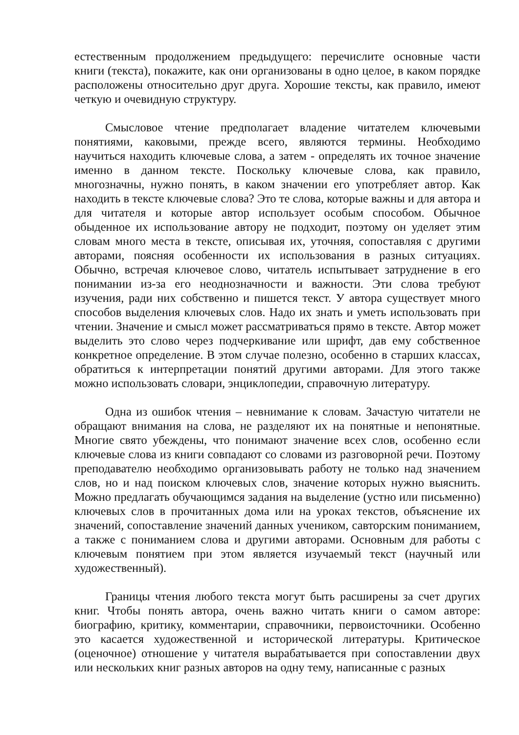естественным продолжением предыдущего: перечислите основные части книги (текста), покажите, как они организованы в одно целое, в каком порядке расположены относительно друг друга. Хорошие тексты, как правило, имеют четкую и очевидную структуру.
Смысловое чтение предполагает владение читателем ключевыми понятиями, каковыми, прежде всего, являются термины. Необходимо научиться находить ключевые слова, а затем - определять их точное значение именно в данном тексте. Поскольку ключевые слова, как правило, многозначны, нужно понять, в каком значении его употребляет автор. Как находить в тексте ключевые слова? Это те слова, которые важны и для автора и для читателя и которые автор использует особым способом. Обычное обыденное их использование автору не подходит, поэтому он уделяет этим словам много места в тексте, описывая их, уточняя, сопоставляя с другими авторами, поясняя особенности их использования в разных ситуациях. Обычно, встречая ключевое слово, читатель испытывает затруднение в его понимании из-за его неоднозначности и важности. Эти слова требуют изучения, ради них собственно и пишется текст. У автора существует много способов выделения ключевых слов. Надо их знать и уметь использовать при чтении. Значение и смысл может рассматриваться прямо в тексте. Автор может выделить это слово через подчеркивание или шрифт, дав ему собственное конкретное определение. В этом случае полезно, особенно в старших классах, обратиться к интерпретации понятий другими авторами. Для этого также можно использовать словари, энциклопедии, справочную литературу.
Одна из ошибок чтения – невнимание к словам. Зачастую читатели не обращают внимания на слова, не разделяют их на понятные и непонятные. Многие свято убеждены, что понимают значение всех слов, особенно если ключевые слова из книги совпадают со словами из разговорной речи. Поэтому преподавателю необходимо организовывать работу не только над значением слов, но и над поиском ключевых слов, значение которых нужно выяснить. Можно предлагать обучающимся задания на выделение (устно или письменно) ключевых слов в прочитанных дома или на уроках текстов, объяснение их значений, сопоставление значений данных учеником, савторским пониманием, а также с пониманием слова и другими авторами. Основным для работы с ключевым понятием при этом является изучаемый текст (научный или художественный).
Границы чтения любого текста могут быть расширены за счет других книг. Чтобы понять автора, очень важно читать книги о самом авторе: биографию, критику, комментарии, справочники, первоисточники. Особенно это касается художественной и исторической литературы. Критическое (оценочное) отношение у читателя вырабатывается при сопоставлении двух или нескольких книг разных авторов на одну тему, написанные с разных